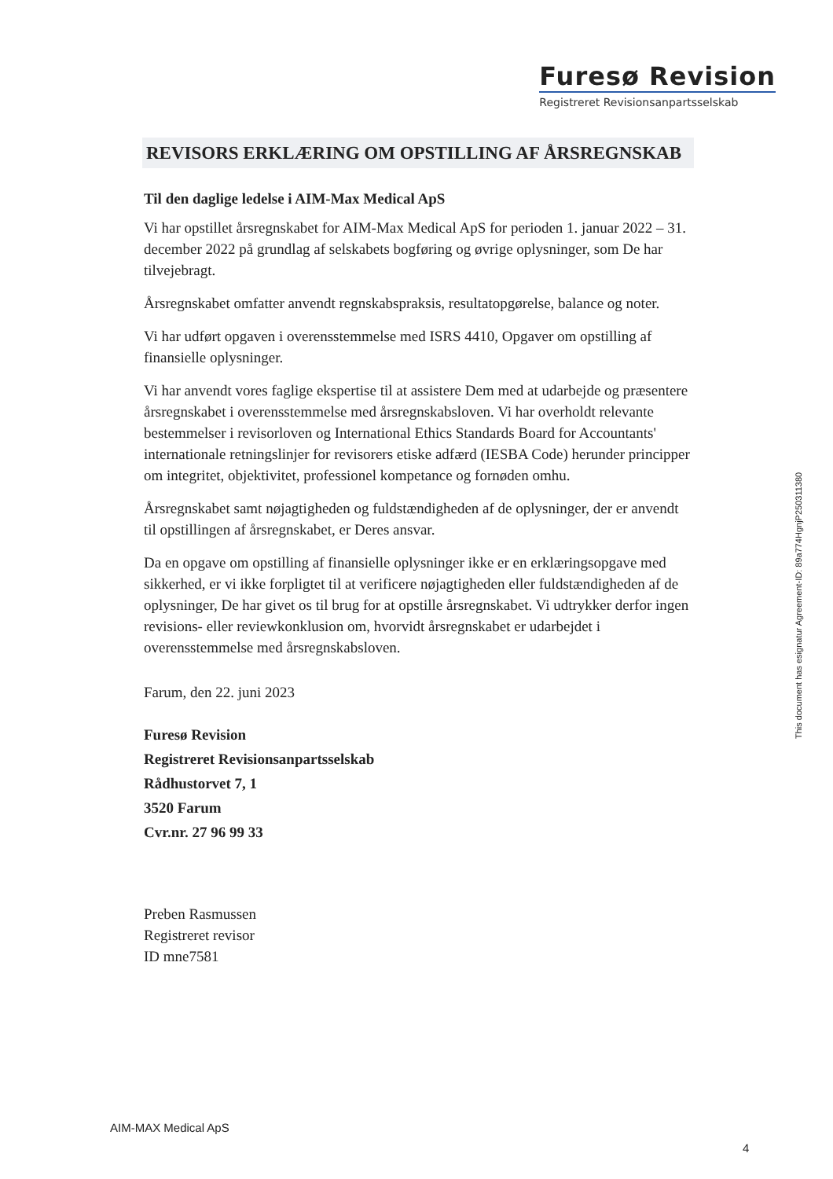Furesø Revision
Registreret Revisionsanpartsselskab
REVISORS ERKLÆRING OM OPSTILLING AF ÅRSREGNSKAB
Til den daglige ledelse i AIM-Max Medical ApS
Vi har opstillet årsregnskabet for AIM-Max Medical ApS for perioden 1. januar 2022 – 31. december 2022 på grundlag af selskabets bogføring og øvrige oplysninger, som De har tilvejebragt.
Årsregnskabet omfatter anvendt regnskabspraksis, resultatopgørelse, balance og noter.
Vi har udført opgaven i overensstemmelse med ISRS 4410, Opgaver om opstilling af finansielle oplysninger.
Vi har anvendt vores faglige ekspertise til at assistere Dem med at udarbejde og præsentere årsregnskabet i overensstemmelse med årsregnskabsloven. Vi har overholdt relevante bestemmelser i revisorloven og International Ethics Standards Board for Accountants' internationale retningslinjer for revisorers etiske adfærd (IESBA Code) herunder principper om integritet, objektivitet, professionel kompetance og fornøden omhu.
Årsregnskabet samt nøjagtigheden og fuldstændigheden af de oplysninger, der er anvendt til opstillingen af årsregnskabet, er Deres ansvar.
Da en opgave om opstilling af finansielle oplysninger ikke er en erklæringsopgave med sikkerhed, er vi ikke forpligtet til at verificere nøjagtigheden eller fuldstændigheden af de oplysninger, De har givet os til brug for at opstille årsregnskabet. Vi udtrykker derfor ingen revisions- eller reviewkonklusion om, hvorvidt årsregnskabet er udarbejdet i overensstemmelse med årsregnskabsloven.
Farum, den 22. juni 2023
Furesø Revision
Registreret Revisionsanpartsselskab
Rådhustorvet 7, 1
3520 Farum
Cvr.nr. 27 96 99 33
Preben Rasmussen
Registreret revisor
ID mne7581
This document has esignatur Agreement-ID: 89a774HgnjP250311380
AIM-MAX Medical ApS
4